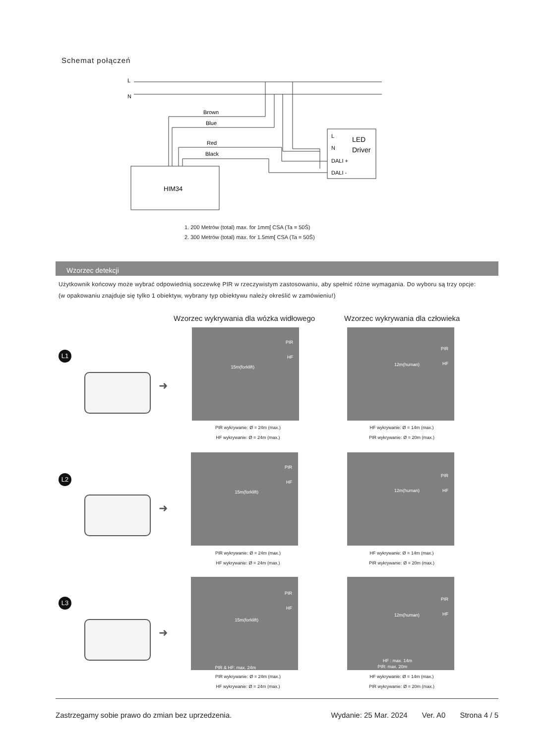Schemat połączeń
L
N
Brown
Blue
Red
Black
L
N
DALI +
DALI -
LED
Driver
HIM34
1. 200 Metrów (total) max. for 1mm[ CSA (Ta = 50Š)
2. 300 Metrów (total) max. for 1.5mm[ CSA (Ta = 50Š)
Wzorzec detekcji
Użytkownik końcowy może wybrać odpowiednią soczewkę PIR w rzeczywistym zastosowaniu, aby spełnić różne wymagania. Do wyboru są trzy opcje:
(w opakowaniu znajduje się tylko 1 obiektyw, wybrany typ obiektywu należy określić w zamówieniu!)
Wzorzec wykrywania dla wózka widłowego
Wzorzec wykrywania dla człowieka
L1
➜
PIR
HF
15m(forklift)
PIR
HF 12m(human)
PIR wykrywanie: Ø = 24m (max.)
HF wykrywanie: Ø = 24m (max.)
HF wykrywanie: Ø = 14m (max.)
PIR wykrywanie: Ø = 20m (max.)
L2
➜
PIR
HF
15m(forklift)
PIR
HF 12m(human)
PIR wykrywanie: Ø = 24m (max.)
HF wykrywanie: Ø = 24m (max.)
HF wykrywanie: Ø = 14m (max.)
PIR wykrywanie: Ø = 20m (max.)
L3
➜
PIR
HF
15m(forklift)
PIR & HF: max. 24m
PIR
HF 12m(human)
HF : max. 14m
PIR: max. 20m
PIR wykrywanie: Ø = 24m (max.)
HF wykrywanie: Ø = 24m (max.)
HF wykrywanie: Ø = 14m (max.)
PIR wykrywanie: Ø = 20m (max.)
Zastrzegamy sobie prawo do zmian bez uprzedzenia. Wydanie: 25 Mar. 2024 Ver. A0 Strona 4 / 5